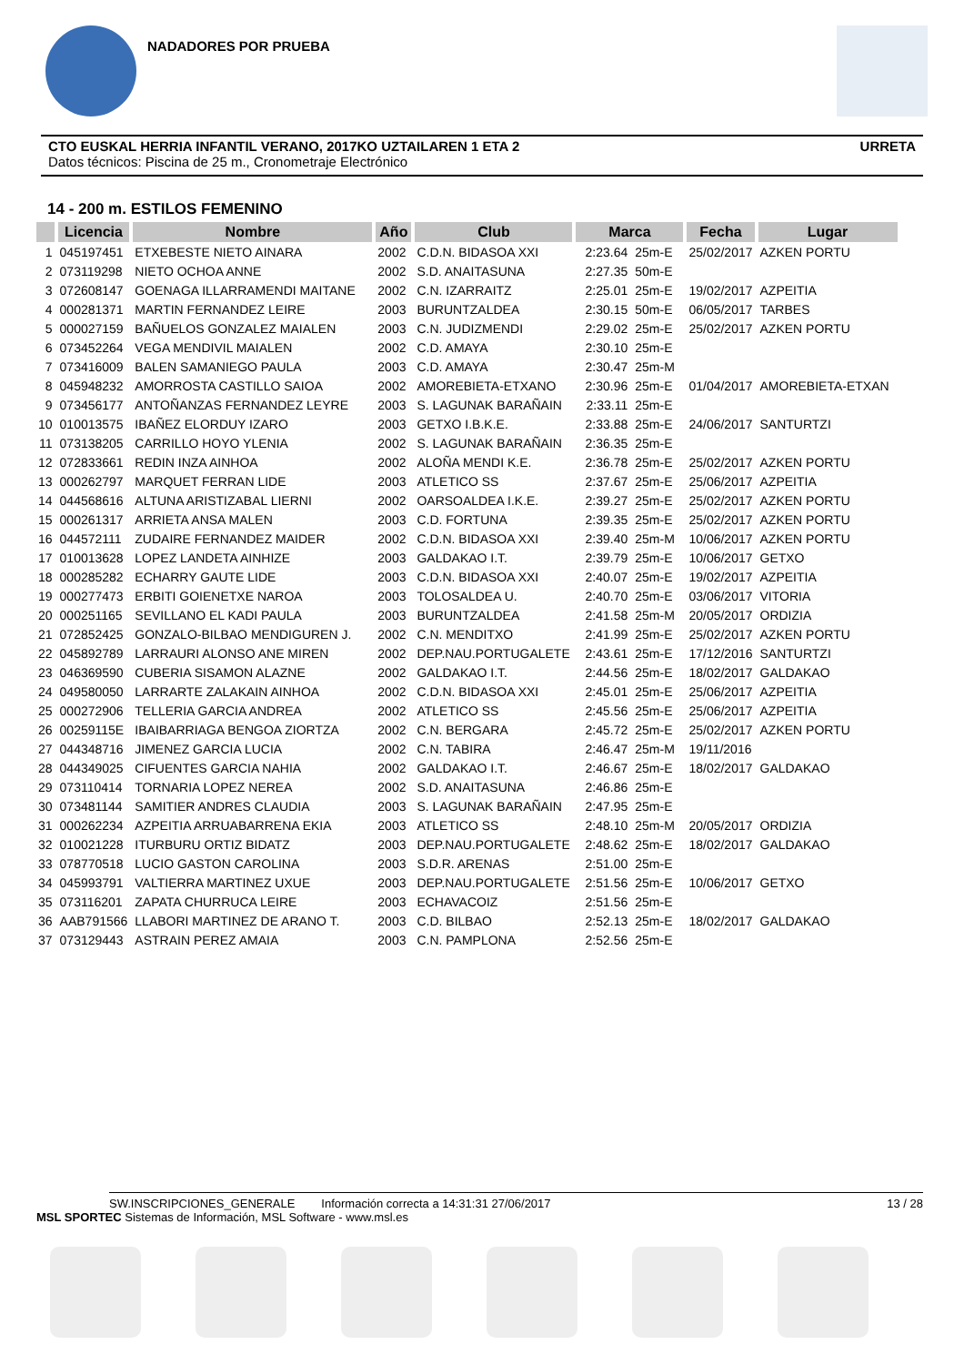NADADORES POR PRUEBA
CTO EUSKAL HERRIA INFANTIL VERANO, 2017KO UZTAILAREN 1 ETA 2 URRETA
Datos técnicos: Piscina de 25 m., Cronometraje Electrónico
14 - 200 m. ESTILOS FEMENINO
| | Licencia | Nombre | Año | Club | Marca | | Fecha | Lugar |
| --- | --- | --- | --- | --- | --- | --- | --- | --- |
| 1 | 045197451 | ETXEBESTE NIETO AINARA | 2002 | C.D.N. BIDASOA XXI | 2:23.64 | 25m-E | 25/02/2017 | AZKEN PORTU |
| 2 | 073119298 | NIETO OCHOA ANNE | 2002 | S.D. ANAITASUNA | 2:27.35 | 50m-E | | |
| 3 | 072608147 | GOENAGA ILLARRAMENDI MAITANE | 2002 | C.N. IZARRAITZ | 2:25.01 | 25m-E | 19/02/2017 | AZPEITIA |
| 4 | 000281371 | MARTIN FERNANDEZ LEIRE | 2003 | BURUNTZALDEA | 2:30.15 | 50m-E | 06/05/2017 | TARBES |
| 5 | 000027159 | BAÑUELOS GONZALEZ MAIALEN | 2003 | C.N. JUDIZMENDI | 2:29.02 | 25m-E | 25/02/2017 | AZKEN PORTU |
| 6 | 073452264 | VEGA MENDIVIL MAIALEN | 2002 | C.D. AMAYA | 2:30.10 | 25m-E | | |
| 7 | 073416009 | BALEN SAMANIEGO PAULA | 2003 | C.D. AMAYA | 2:30.47 | 25m-M | | |
| 8 | 045948232 | AMORROSTA CASTILLO SAIOA | 2002 | AMOREBIETA-ETXANO | 2:30.96 | 25m-E | 01/04/2017 | AMOREBIETA-ETXAN |
| 9 | 073456177 | ANTOÑANZAS FERNANDEZ LEYRE | 2003 | S. LAGUNAK BARAÑAIN | 2:33.11 | 25m-E | | |
| 10 | 010013575 | IBAÑEZ ELORDUY IZARO | 2003 | GETXO I.B.K.E. | 2:33.88 | 25m-E | 24/06/2017 | SANTURTZI |
| 11 | 073138205 | CARRILLO HOYO YLENIA | 2002 | S. LAGUNAK BARAÑAIN | 2:36.35 | 25m-E | | |
| 12 | 072833661 | REDIN INZA AINHOA | 2002 | ALOÑA MENDI K.E. | 2:36.78 | 25m-E | 25/02/2017 | AZKEN PORTU |
| 13 | 000262797 | MARQUET FERRAN LIDE | 2003 | ATLETICO SS | 2:37.67 | 25m-E | 25/06/2017 | AZPEITIA |
| 14 | 044568616 | ALTUNA ARISTIZABAL LIERNI | 2002 | OARSOALDEA I.K.E. | 2:39.27 | 25m-E | 25/02/2017 | AZKEN PORTU |
| 15 | 000261317 | ARRIETA ANSA MALEN | 2003 | C.D. FORTUNA | 2:39.35 | 25m-E | 25/02/2017 | AZKEN PORTU |
| 16 | 044572111 | ZUDAIRE FERNANDEZ MAIDER | 2002 | C.D.N. BIDASOA XXI | 2:39.40 | 25m-M | 10/06/2017 | AZKEN PORTU |
| 17 | 010013628 | LOPEZ LANDETA AINHIZE | 2003 | GALDAKAO I.T. | 2:39.79 | 25m-E | 10/06/2017 | GETXO |
| 18 | 000285282 | ECHARRY GAUTE LIDE | 2003 | C.D.N. BIDASOA XXI | 2:40.07 | 25m-E | 19/02/2017 | AZPEITIA |
| 19 | 000277473 | ERBITI GOIENETXE NAROA | 2003 | TOLOSALDEA U. | 2:40.70 | 25m-E | 03/06/2017 | VITORIA |
| 20 | 000251165 | SEVILLANO EL KADI PAULA | 2003 | BURUNTZALDEA | 2:41.58 | 25m-M | 20/05/2017 | ORDIZIA |
| 21 | 072852425 | GONZALO-BILBAO MENDIGUREN J. | 2002 | C.N. MENDITXO | 2:41.99 | 25m-E | 25/02/2017 | AZKEN PORTU |
| 22 | 045892789 | LARRAURI ALONSO ANE MIREN | 2002 | DEP.NAU.PORTUGALETE | 2:43.61 | 25m-E | 17/12/2016 | SANTURTZI |
| 23 | 046369590 | CUBERIA SISAMON ALAZNE | 2002 | GALDAKAO I.T. | 2:44.56 | 25m-E | 18/02/2017 | GALDAKAO |
| 24 | 049580050 | LARRARTE ZALAKAIN AINHOA | 2002 | C.D.N. BIDASOA XXI | 2:45.01 | 25m-E | 25/06/2017 | AZPEITIA |
| 25 | 000272906 | TELLERIA GARCIA ANDREA | 2002 | ATLETICO SS | 2:45.56 | 25m-E | 25/06/2017 | AZPEITIA |
| 26 | 00259115E | IBAIBARRIAGA BENGOA ZIORTZA | 2002 | C.N. BERGARA | 2:45.72 | 25m-E | 25/02/2017 | AZKEN PORTU |
| 27 | 044348716 | JIMENEZ GARCIA LUCIA | 2002 | C.N. TABIRA | 2:46.47 | 25m-M | 19/11/2016 | |
| 28 | 044349025 | CIFUENTES GARCIA NAHIA | 2002 | GALDAKAO I.T. | 2:46.67 | 25m-E | 18/02/2017 | GALDAKAO |
| 29 | 073110414 | TORNARIA LOPEZ NEREA | 2002 | S.D. ANAITASUNA | 2:46.86 | 25m-E | | |
| 30 | 073481144 | SAMITIER ANDRES CLAUDIA | 2003 | S. LAGUNAK BARAÑAIN | 2:47.95 | 25m-E | | |
| 31 | 000262234 | AZPEITIA ARRUABARRENA EKIA | 2003 | ATLETICO SS | 2:48.10 | 25m-M | 20/05/2017 | ORDIZIA |
| 32 | 010021228 | ITURBURU ORTIZ BIDATZ | 2003 | DEP.NAU.PORTUGALETE | 2:48.62 | 25m-E | 18/02/2017 | GALDAKAO |
| 33 | 078770518 | LUCIO GASTON CAROLINA | 2003 | S.D.R. ARENAS | 2:51.00 | 25m-E | | |
| 34 | 045993791 | VALTIERRA MARTINEZ UXUE | 2003 | DEP.NAU.PORTUGALETE | 2:51.56 | 25m-E | 10/06/2017 | GETXO |
| 35 | 073116201 | ZAPATA CHURRUCA LEIRE | 2003 | ECHAVACOIZ | 2:51.56 | 25m-E | | |
| 36 | AAB791566 | LLABORI MARTINEZ DE ARANO T. | 2003 | C.D. BILBAO | 2:52.13 | 25m-E | 18/02/2017 | GALDAKAO |
| 37 | 073129443 | ASTRAIN PEREZ AMAIA | 2003 | C.N. PAMPLONA | 2:52.56 | 25m-E | | |
SW.INSCRIPCIONES_GENERALE Información correcta a 14:31:31 27/06/2017 13 / 28
MSL SPORTEC Sistemas de Información, MSL Software - www.msl.es